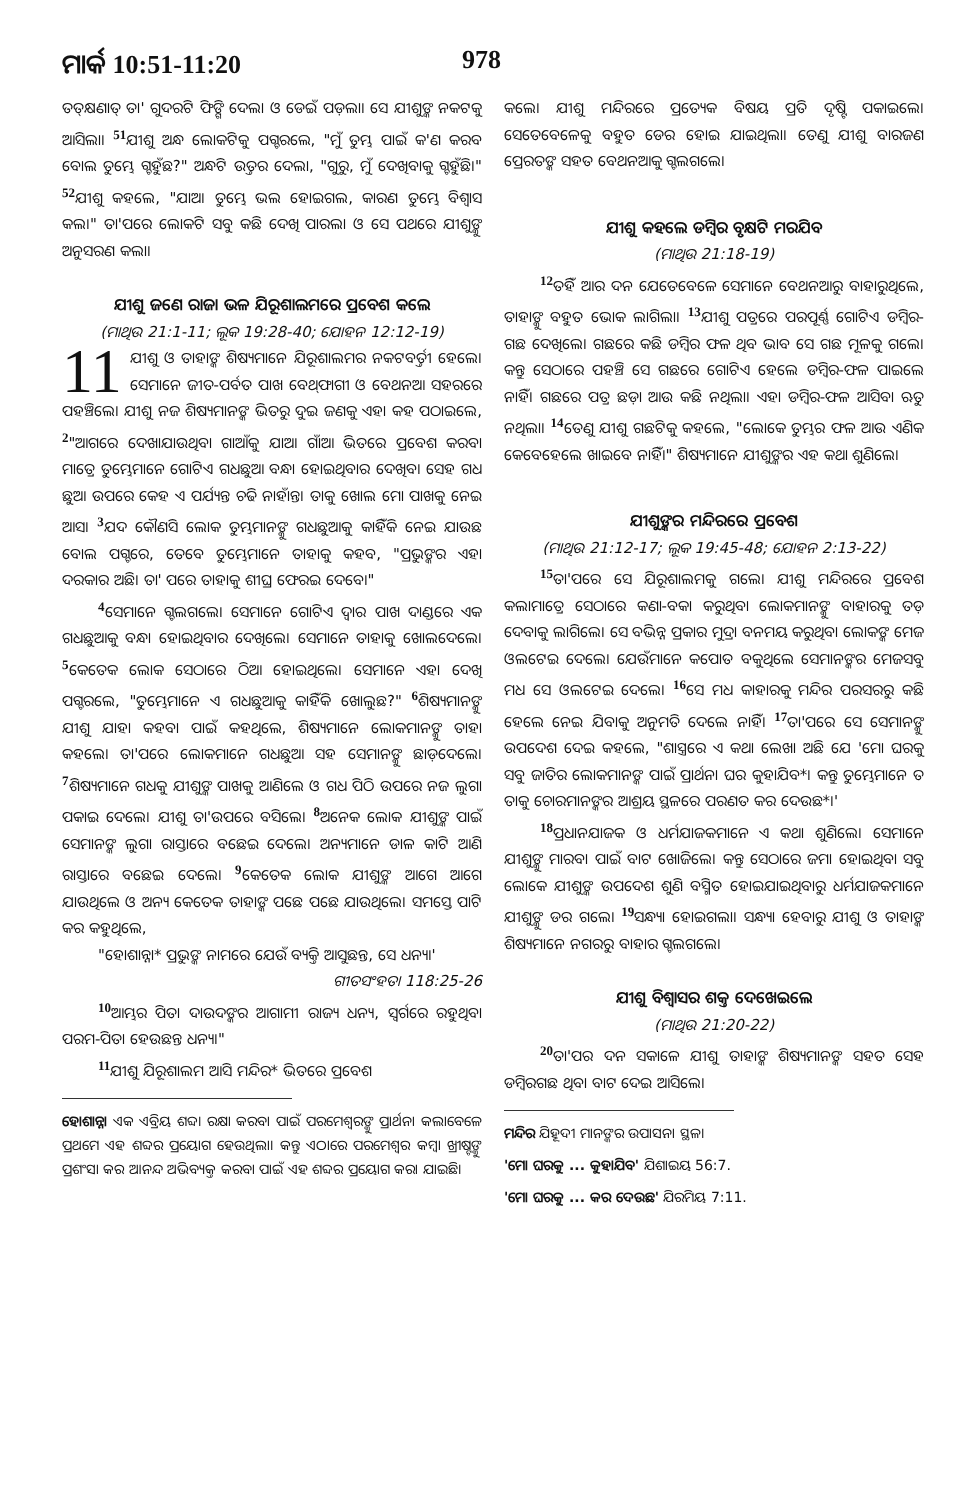ମାର୍କ 10:51-11:20 978
ତତ୍‌କ୍ଷଣାତ୍ ତା' ଗୁଦରଟି ଫିଙ୍ଗି ଦେଲା ଓ ଡେଇଁ ପଡ଼ଲା। ସେ ଯୀଶୁଙ୍କ ନକଟକୁ ଆସିଲା। <sup>51</sup>ଯୀଶୁ ଅନ୍ଧ ଲୋକଟିକୁ ପଗ୍ଚରଲେ, "ମୁଁ ତୁମ୍ଭ ପାଇଁ କ'ଣ କରବ ବୋଲ ତୁମ୍ଭେ ଗ୍ଚହୁଁଛ?" ଅନ୍ଧଟି ଉତ୍ତର ଦେଲା, "ଗୁରୁ, ମୁଁ ଦେଖିବାକୁ ଗ୍ଚହୁଁଛି।" <sup>52</sup>ଯୀଶୁ କହଲେ, "ଯାଅ। ତୁମ୍ଭେ ଭଲ ହୋଇଗଲ, କାରଣ ତୁମ୍ଭେ ବିଶ୍ୱାସ କଲ।" ତା'ପରେ ଲୋକଟି ସବୁ କଛି ଦେଖି ପାରଲା ଓ ସେ ପଥରେ ଯୀଶୁଙ୍କୁ ଅନୁସରଣ କଲା।
ଯୀଶୁ ଜଣେ ରାଜା ଭଳ ଯିରୂଶାଲମରେ ପ୍ରବେଶ କଲେ
(ମାଥିଉ 21:1-11; ଲୂକ 19:28-40; ଯୋହନ 12:12-19)
11 ଯୀଶୁ ଓ ତାହାଙ୍କ ଶିଷ୍ୟମାନେ ଯିରୂଶାଲମର ନକଟବର୍ତ୍ତୀ ହେଲେ। ସେମାନେ ଜୀତ-ପର୍ବତ ପାଖ ବେଥ୍‌ଫାଗୀ ଓ ବେଥନଆ ସହରରେ ପହଞ୍ଚିଲେ। ଯୀଶୁ ନଜ ଶିଷ୍ୟମାନଙ୍କ ଭିତରୁ ଦୁଇ ଜଣକୁ ଏହା କହ ପଠାଇଲେ, <sup>2</sup>"ଆଗରେ ଦେଖାଯାଉଥିବା ଗାଆଁକୁ ଯାଅ। ଗାଁଆ ଭିତରେ ପ୍ରବେଶ କରବା ମାତ୍ରେ ତୁମ୍ଭେମାନେ ଗୋଟିଏ ଗଧଛୁଆ ବନ୍ଧା ହୋଇଥିବାର ଦେଖିବ। ସେହ ଗଧ ଛୁଆ ଉପରେ କେହ ଏ ପର୍ଯ୍ୟନ୍ତ ଚଢି ନାହାଁନ୍ତ। ତାକୁ ଖୋଲ ମୋ ପାଖକୁ ନେଇ ଆସ। <sup>3</sup>ଯଦ କୌଣସି ଲୋକ ତୁମ୍ଭମାନଙ୍କୁ ଗଧଛୁଆକୁ କାହିଁକି ନେଇ ଯାଉଛ ବୋଲ ପଗ୍ଚରେ, ତେବେ ତୁମ୍ଭେମାନେ ତାହାକୁ କହବ, "ପ୍ରଭୁଙ୍କର ଏହା ଦରକାର ଅଛି। ତା' ପରେ ତାହାକୁ ଶୀଘ୍ର ଫେରଇ ଦେବେ।"
<sup>4</sup> ସେମାନେ ଗ୍ଚଲଗଲେ। ସେମାନେ ଗୋଟିଏ ଦ୍ୱାର ପାଖ ଦାଣ୍ଡରେ ଏକ ଗଧଛୁଆକୁ ବନ୍ଧା ହୋଇଥିବାର ଦେଖିଲେ। ସେମାନେ ତାହାକୁ ଖୋଲଦେଲେ। <sup>5</sup>କେତେକ ଲୋକ ସେଠାରେ ଠିଆ ହୋଇଥିଲେ। ସେମାନେ ଏହା ଦେଖି ପଗ୍ଚରଲେ, "ତୁମ୍ଭେମାନେ ଏ ଗଧଛୁଆକୁ କାହିଁକି ଖୋଲୁଛ?" <sup>6</sup>ଶିଷ୍ୟମାନଙ୍କୁ ଯୀଶୁ ଯାହା କହବା ପାଇଁ କହଥିଲେ, ଶିଷ୍ୟମାନେ ଲୋକମାନଙ୍କୁ ତାହା କହଲେ। ତା'ପରେ ଲୋକମାନେ ଗଧଛୁଆ ସହ ସେମାନଙ୍କୁ ଛାଡ଼ଦେଲେ। <sup>7</sup>ଶିଷ୍ୟମାନେ ଗଧକୁ ଯୀଶୁଙ୍କ ପାଖକୁ ଆଣିଲେ ଓ ଗଧ ପିଠି ଉପରେ ନଜ ଲୁଗା ପକାଇ ଦେଲେ। ଯୀଶୁ ତା'ଉପରେ ବସିଲେ। <sup>8</sup>ଅନେକ ଲୋକ ଯୀଶୁଙ୍କ ପାଇଁ ସେମାନଙ୍କ ଲୁଗା ରାସ୍ତାରେ ବଛେଇ ଦେଲେ। ଅନ୍ୟମାନେ ଡାଳ କାଟି ଆଣି ରାସ୍ତାରେ ବଛେଇ ଦେଲେ। <sup>9</sup>କେତେକ ଲୋକ ଯୀଶୁଙ୍କ ଆଗେ ଆଗେ ଯାଉଥିଲେ ଓ ଅନ୍ୟ କେତେକ ତାହାଙ୍କ ପଛେ ପଛେ ଯାଉଥିଲେ। ସମସ୍ତେ ପାଟି କର କହୁଥିଲେ,
"ହୋଶାନ୍ନା* ପ୍ରଭୁଙ୍କ ନାମରେ ଯେଉଁ ବ୍ୟକ୍ତି ଆସୁଛନ୍ତ, ସେ ଧନ୍ୟ।'
ଗୀତସଂହତା 118:25-26
<sup>10</sup> ଆମ୍ଭର ପିତା ଦାଉଦଙ୍କର ଆଗାମୀ ରାଜ୍ୟ ଧନ୍ୟ, ସ୍ୱର୍ଗରେ ରହୁଥିବା ପରମ-ପିତା ହେଉଛନ୍ତ ଧନ୍ୟ।"
<sup>11</sup> ଯୀଶୁ ଯିରୂଶାଲମ ଆସି ମନ୍ଦିର* ଭିତରେ ପ୍ରବେଶ
ହୋଶାନ୍ନା ଏକ ଏବ୍ରିୟ ଶବ୍ଦ। ରକ୍ଷା କରବା ପାଇଁ ପରମେଶ୍ୱରଙ୍କୁ ପ୍ରାର୍ଥନା କଲାବେଳେ ପ୍ରଥମେ ଏହ ଶବ୍ଦର ପ୍ରୟୋଗ ହେଉଥିଲା। କନ୍ତୁ ଏଠାରେ ପରମେଶ୍ୱର କମ୍ବା ଖ୍ରୀଷ୍ଟଙ୍କୁ ପ୍ରଶଂସା କର ଆନନ୍ଦ ଅଭିବ୍ୟକ୍ତ କରବା ପାଇଁ ଏହ ଶବ୍ଦର ପ୍ରୟୋଗ କରା ଯାଇଛି।
କଲେ। ଯୀଶୁ ମନ୍ଦିରରେ ପ୍ରତ୍ୟେକ ବିଷୟ ପ୍ରତି ଦୃଷ୍ଟି ପକାଇଲେ। ସେତେବେଳେକୁ ବହୁତ ଡେର ହୋଇ ଯାଇଥିଲା। ତେଣୁ ଯୀଶୁ ବାରଜଣ ପ୍ରେରତଙ୍କ ସହତ ବେଥନଆକୁ ଗ୍ଚଲଗଲେ।
ଯୀଶୁ କହଲେ ଡମ୍ବିର ବୃକ୍ଷଟି ମରଯିବ
(ମାଥିଉ 21:18-19)
<sup>12</sup> ତହିଁ ଆର ଦନ ଯେତେବେଳେ ସେମାନେ ବେଥନଆରୁ ବାହାରୁଥିଲେ, ତାହାଙ୍କୁ ବହୁତ ଭୋକ ଲାଗିଲା। <sup>13</sup>ଯୀଶୁ ପତ୍ରରେ ପରପୂର୍ଣ୍ଣ ଗୋଟିଏ ଡମ୍ବିର-ଗଛ ଦେଖିଲେ। ଗଛରେ କଛି ଡମ୍ବିର ଫଳ ଥିବ ଭାବ ସେ ଗଛ ମୂଳକୁ ଗଲେ। କନ୍ତୁ ସେଠାରେ ପହଞ୍ଚି ସେ ଗଛରେ ଗୋଟିଏ ହେଲେ ଡମ୍ବିର-ଫଳ ପାଇଲେ ନାହିଁ। ଗଛରେ ପତ୍ର ଛଡ଼ା ଆଉ କଛି ନଥିଲା। ଏହା ଡମ୍ବିର-ଫଳ ଆସିବା ଋତୁ ନଥିଲା। <sup>14</sup>ତେଣୁ ଯୀଶୁ ଗଛଟିକୁ କହଲେ, "ଲୋକେ ତୁମ୍ଭର ଫଳ ଆଉ ଏଣିକ କେବେହେଲେ ଖାଇବେ ନାହିଁ।" ଶିଷ୍ୟମାନେ ଯୀଶୁଙ୍କର ଏହ କଥା ଶୁଣିଲେ।
ଯୀଶୁଙ୍କର ମନ୍ଦିରରେ ପ୍ରବେଶ
(ମାଥିଉ 21:12-17; ଲୂକ 19:45-48; ଯୋହନ 2:13-22)
<sup>15</sup> ତା'ପରେ ସେ ଯିରୂଶାଲମକୁ ଗଲେ। ଯୀଶୁ ମନ୍ଦିରରେ ପ୍ରବେଶ କଲାମାତ୍ରେ ସେଠାରେ କଣା-ବକା କରୁଥିବା ଲୋକମାନଙ୍କୁ ବାହାରକୁ ତଡ଼ ଦେବାକୁ ଲାଗିଲେ। ସେ ବଭିନ୍ନ ପ୍ରକାର ମୁଦ୍ରା ବନମୟ କରୁଥିବା ଲୋକଙ୍କ ମେଜ ଓଲଟେଇ ଦେଲେ। ଯେଉଁମାନେ କପୋତ ବକୁଥିଲେ ସେମାନଙ୍କର ମେଜସବୁ ମଧ ସେ ଓଲଟେଇ ଦେଲେ। <sup>16</sup>ସେ ମଧ କାହାରକୁ ମନ୍ଦିର ପରସରରୁ କଛି ହେଲେ ନେଇ ଯିବାକୁ ଅନୁମତି ଦେଲେ ନାହିଁ। <sup>17</sup>ତା'ପରେ ସେ ସେମାନଙ୍କୁ ଉପଦେଶ ଦେଇ କହଲେ, "ଶାସ୍ତ୍ରରେ ଏ କଥା ଲେଖା ଅଛି ଯେ 'ମୋ ଘରକୁ ସବୁ ଜାତିର ଲୋକମାନଙ୍କ ପାଇଁ ପ୍ରାର୍ଥନା ଘର କୁହାଯିବ*। କନ୍ତୁ ତୁମ୍ଭେମାନେ ତ ତାକୁ ଚୋରମାନଙ୍କର ଆଶ୍ରୟ ସ୍ଥଳରେ ପରଣତ କର ଦେଉଛ*।'
<sup>18</sup> ପ୍ରଧାନଯାଜକ ଓ ଧର୍ମଯାଜକମାନେ ଏ କଥା ଶୁଣିଲେ। ସେମାନେ ଯୀଶୁଙ୍କୁ ମାରବା ପାଇଁ ବାଟ ଖୋଜିଲେ। କନ୍ତୁ ସେଠାରେ ଜମା ହୋଇଥିବା ସବୁ ଲୋକେ ଯୀଶୁଙ୍କ ଉପଦେଶ ଶୁଣି ବସ୍ମିତ ହୋଇଯାଇଥିବାରୁ ଧର୍ମଯାଜକମାନେ ଯୀଶୁଙ୍କୁ ଡର ଗଲେ। <sup>19</sup>ସନ୍ଧ୍ୟା ହୋଇଗଲା। ସନ୍ଧ୍ୟା ହେବାରୁ ଯୀଶୁ ଓ ତାହାଙ୍କ ଶିଷ୍ୟମାନେ ନଗରରୁ ବାହାର ଗ୍ଚଲଗଲେ।
ଯୀଶୁ ବିଶ୍ୱାସର ଶକ୍ତ ଦେଖେଇଲେ
(ମାଥିଉ 21:20-22)
<sup>20</sup> ତା'ପର ଦନ ସକାଳେ ଯୀଶୁ ତାହାଙ୍କ ଶିଷ୍ୟମାନଙ୍କ ସହତ ସେହ ଡମ୍ବିରଗଛ ଥିବା ବାଟ ଦେଇ ଆସିଲେ।
ମନ୍ଦିର ଯିହୂଦୀ ମାନଙ୍କର ଉପାସନା ସ୍ଥଳ।
'ମୋ ଘରକୁ ... କୁହାଯିବ' ଯିଶାଇୟ 56:7.
'ମୋ ଘରକୁ ... କର ଦେଉଛ' ଯିରମିୟ 7:11.